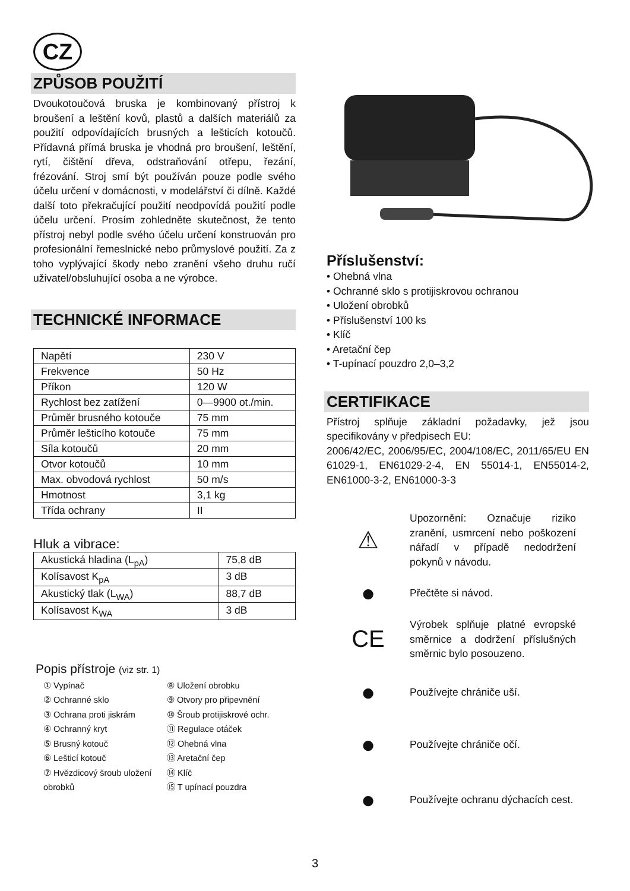CZ
ZPŮSOB POUŽITÍ
Dvoukotoučová bruska je kombinovaný přístroj k broušení a leštění kovů, plastů a dalších materiálů za použití odpovídajících brusných a lešticích kotoučů. Přídavná přímá bruska je vhodná pro broušení, leštění, rytí, čištění dřeva, odstraňování otřepu, řezání, frézování. Stroj smí být používán pouze podle svého účelu určení v domácnosti, v modelářství či dílně. Každé další toto překračující použití neodpovídá použití podle účelu určení. Prosím zohledněte skutečnost, že tento přístroj nebyl podle svého účelu určení konstruován pro profesionální řemeslnické nebo průmyslové použití. Za z toho vyplývající škody nebo zranění všeho druhu ručí uživatel/obsluhující osoba a ne výrobce.
TECHNICKÉ INFORMACE
| Napětí | 230 V |
| Frekvence | 50 Hz |
| Příkon | 120 W |
| Rychlost bez zatížení | 0—9900 ot./min. |
| Průměr brusného kotouče | 75 mm |
| Průměr lešticího kotouče | 75 mm |
| Síla kotoučů | 20 mm |
| Otvor kotoučů | 10 mm |
| Max. obvodová rychlost | 50 m/s |
| Hmotnost | 3,1 kg |
| Třída ochrany | II |
Hluk a vibrace:
| Akustická hladina (L<sub>pA</sub>) | 75,8 dB |
| Kolísavost K<sub>pA</sub> | 3 dB |
| Akustický tlak (L<sub>WA</sub>) | 88,7 dB |
| Kolísavost K<sub>WA</sub> | 3 dB |
Popis přístroje (viz str. 1)
① Vypínač
⑧ Uložení obrobku
② Ochranné sklo
⑨ Otvory pro připevnění
③ Ochrana proti jiskrám
⑩ Šroub protijiskrové ochr.
④ Ochranný kryt
⑪ Regulace otáček
⑤ Brusný kotouč
⑫ Ohebná vlna
⑥ Lešticí kotouč
⑬ Aretační čep
⑦ Hvězdicový šroub uložení obrobků
⑭ Klíč
⑮ T upínací pouzdra
Příslušenství:
• Ohebná vlna
• Ochranné sklo s protijiskrovou ochranou
• Uložení obrobků
• Příslušenství 100 ks
• Klíč
• Aretační čep
• T-upínací pouzdro 2,0–3,2
CERTIFIKACE
Přístroj splňuje základní požadavky, jež jsou specifikovány v předpisech EU:
2006/42/EC, 2006/95/EC, 2004/108/EC, 2011/65/EU EN 61029-1, EN61029-2-4, EN 55014-1, EN55014-2, EN61000-3-2, EN61000-3-3
⚠
Upozornění: Označuje riziko zranění, usmrcení nebo poškození nářadí v případě nedodržení pokynů v návodu.
●
Přečtěte si návod.
CE
Výrobek splňuje platné evropské směrnice a dodržení příslušných směrnic bylo posouzeno.
●
Používejte chrániče uší.
●
Používejte chrániče očí.
●
Používejte ochranu dýchacích cest.
3